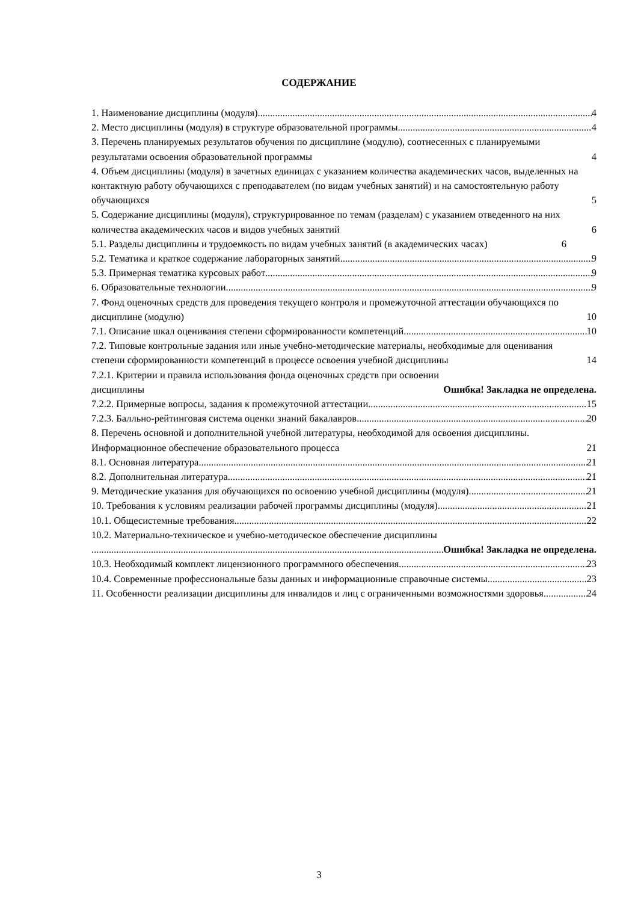СОДЕРЖАНИЕ
1. Наименование дисциплины (модуля) 4
2. Место дисциплины (модуля) в структуре образовательной программы 4
3. Перечень планируемых результатов обучения по дисциплине (модулю), соотнесенных с планируемыми результатами освоения образовательной программы 4
4. Объем дисциплины (модуля) в зачетных единицах с указанием количества академических часов, выделенных на контактную работу обучающихся с преподавателем (по видам учебных занятий) и на самостоятельную работу обучающихся 5
5. Содержание дисциплины (модуля), структурированное по темам (разделам) с указанием отведенного на них количества академических часов и видов учебных занятий 6
5.1. Разделы дисциплины и трудоемкость по видам учебных занятий (в академических часах) 6
5.2. Тематика и краткое содержание лабораторных занятий 9
5.3. Примерная тематика курсовых работ 9
6. Образовательные технологии 9
7. Фонд оценочных средств для проведения текущего контроля и промежуточной аттестации обучающихся по дисциплине (модулю) 10
7.1. Описание шкал оценивания степени сформированности компетенций 10
7.2. Типовые контрольные задания или иные учебно-методические материалы, необходимые для оценивания степени сформированности компетенций в процессе освоения учебной дисциплины 14
7.2.1. Критерии и правила использования фонда оценочных средств при освоении дисциплины Ошибка! Закладка не определена.
7.2.2. Примерные вопросы, задания к промежуточной аттестации 15
7.2.3. Балльно-рейтинговая система оценки знаний бакалавров 20
8. Перечень основной и дополнительной учебной литературы, необходимой для освоения дисциплины. Информационное обеспечение образовательного процесса 21
8.1. Основная литература 21
8.2. Дополнительная литература 21
9. Методические указания для обучающихся по освоению учебной дисциплины (модуля) 21
10. Требования к условиям реализации рабочей программы дисциплины (модуля) 21
10.1. Общесистемные требования 22
10.2. Материально-техническое и учебно-методическое обеспечение дисциплины
Ошибка! Закладка не определена.
10.3. Необходимый комплект лицензионного программного обеспечения 23
10.4. Современные профессиональные базы данных и информационные справочные системы 23
11. Особенности реализации дисциплины для инвалидов и лиц с ограниченными возможностями здоровья 24
3